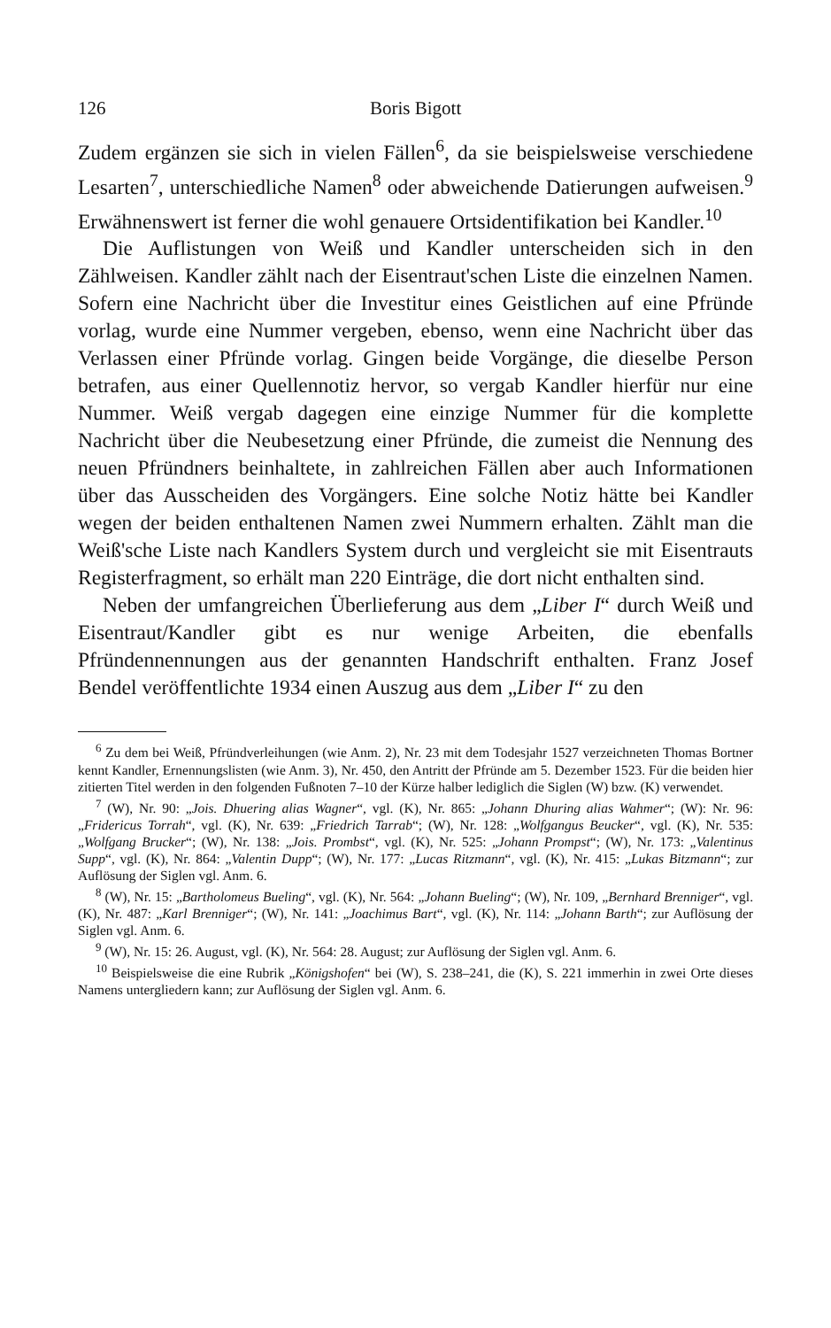126 Boris Bigott
Zudem ergänzen sie sich in vielen Fällen<sup>6</sup>, da sie beispielsweise verschiedene Lesarten<sup>7</sup>, unterschiedliche Namen<sup>8</sup> oder abweichende Datierungen aufweisen.<sup>9</sup> Erwähnenswert ist ferner die wohl genauere Ortsidentifikation bei Kandler.<sup>10</sup>
Die Auflistungen von Weiß und Kandler unterscheiden sich in den Zählweisen. Kandler zählt nach der Eisentraut'schen Liste die einzelnen Namen. Sofern eine Nachricht über die Investitur eines Geistlichen auf eine Pfründe vorlag, wurde eine Nummer vergeben, ebenso, wenn eine Nachricht über das Verlassen einer Pfründe vorlag. Gingen beide Vorgänge, die dieselbe Person betrafen, aus einer Quellennotiz hervor, so vergab Kandler hierfür nur eine Nummer. Weiß vergab dagegen eine einzige Nummer für die komplette Nachricht über die Neubesetzung einer Pfründe, die zumeist die Nennung des neuen Pfründners beinhaltete, in zahlreichen Fällen aber auch Informationen über das Ausscheiden des Vorgängers. Eine solche Notiz hätte bei Kandler wegen der beiden enthaltenen Namen zwei Nummern erhalten. Zählt man die Weiß'sche Liste nach Kandlers System durch und vergleicht sie mit Eisentrauts Registerfragment, so erhält man 220 Einträge, die dort nicht enthalten sind.
Neben der umfangreichen Überlieferung aus dem „Liber I“ durch Weiß und Eisentraut/Kandler gibt es nur wenige Arbeiten, die ebenfalls Pfründennennungen aus der genannten Handschrift enthalten. Franz Josef Bendel veröffentlichte 1934 einen Auszug aus dem „Liber I“ zu den
<sup>6</sup> Zu dem bei Weiß, Pfründverleihungen (wie Anm. 2), Nr. 23 mit dem Todesjahr 1527 verzeichneten Thomas Bortner kennt Kandler, Ernennungslisten (wie Anm. 3), Nr. 450, den Antritt der Pfründe am 5. Dezember 1523. Für die beiden hier zitierten Titel werden in den folgenden Fußnoten 7–10 der Kürze halber lediglich die Siglen (W) bzw. (K) verwendet.
<sup>7</sup> (W), Nr. 90: „Jois. Dhuering alias Wagner“, vgl. (K), Nr. 865: „Johann Dhuring alias Wahmer“; (W): Nr. 96: „Fridericus Torrah“, vgl. (K), Nr. 639: „Friedrich Tarrab“; (W), Nr. 128: „Wolfgangus Beucker“, vgl. (K), Nr. 535: „Wolfgang Brucker“; (W), Nr. 138: „Jois. Prombst“, vgl. (K), Nr. 525: „Johann Prompst“; (W), Nr. 173: „Valentinus Supp“, vgl. (K), Nr. 864: „Valentin Dupp“; (W), Nr. 177: „Lucas Ritzmann“, vgl. (K), Nr. 415: „Lukas Bitzmann“; zur Auflösung der Siglen vgl. Anm. 6.
<sup>8</sup> (W), Nr. 15: „Bartholomeus Bueling“, vgl. (K), Nr. 564: „Johann Bueling“; (W), Nr. 109, „Bernhard Brenniger“, vgl. (K), Nr. 487: „Karl Brenniger“; (W), Nr. 141: „Joachimus Bart“, vgl. (K), Nr. 114: „Johann Barth“; zur Auflösung der Siglen vgl. Anm. 6.
<sup>9</sup> (W), Nr. 15: 26. August, vgl. (K), Nr. 564: 28. August; zur Auflösung der Siglen vgl. Anm. 6.
<sup>10</sup> Beispielsweise die eine Rubrik „Königshofen“ bei (W), S. 238–241, die (K), S. 221 immerhin in zwei Orte dieses Namens untergliedern kann; zur Auflösung der Siglen vgl. Anm. 6.